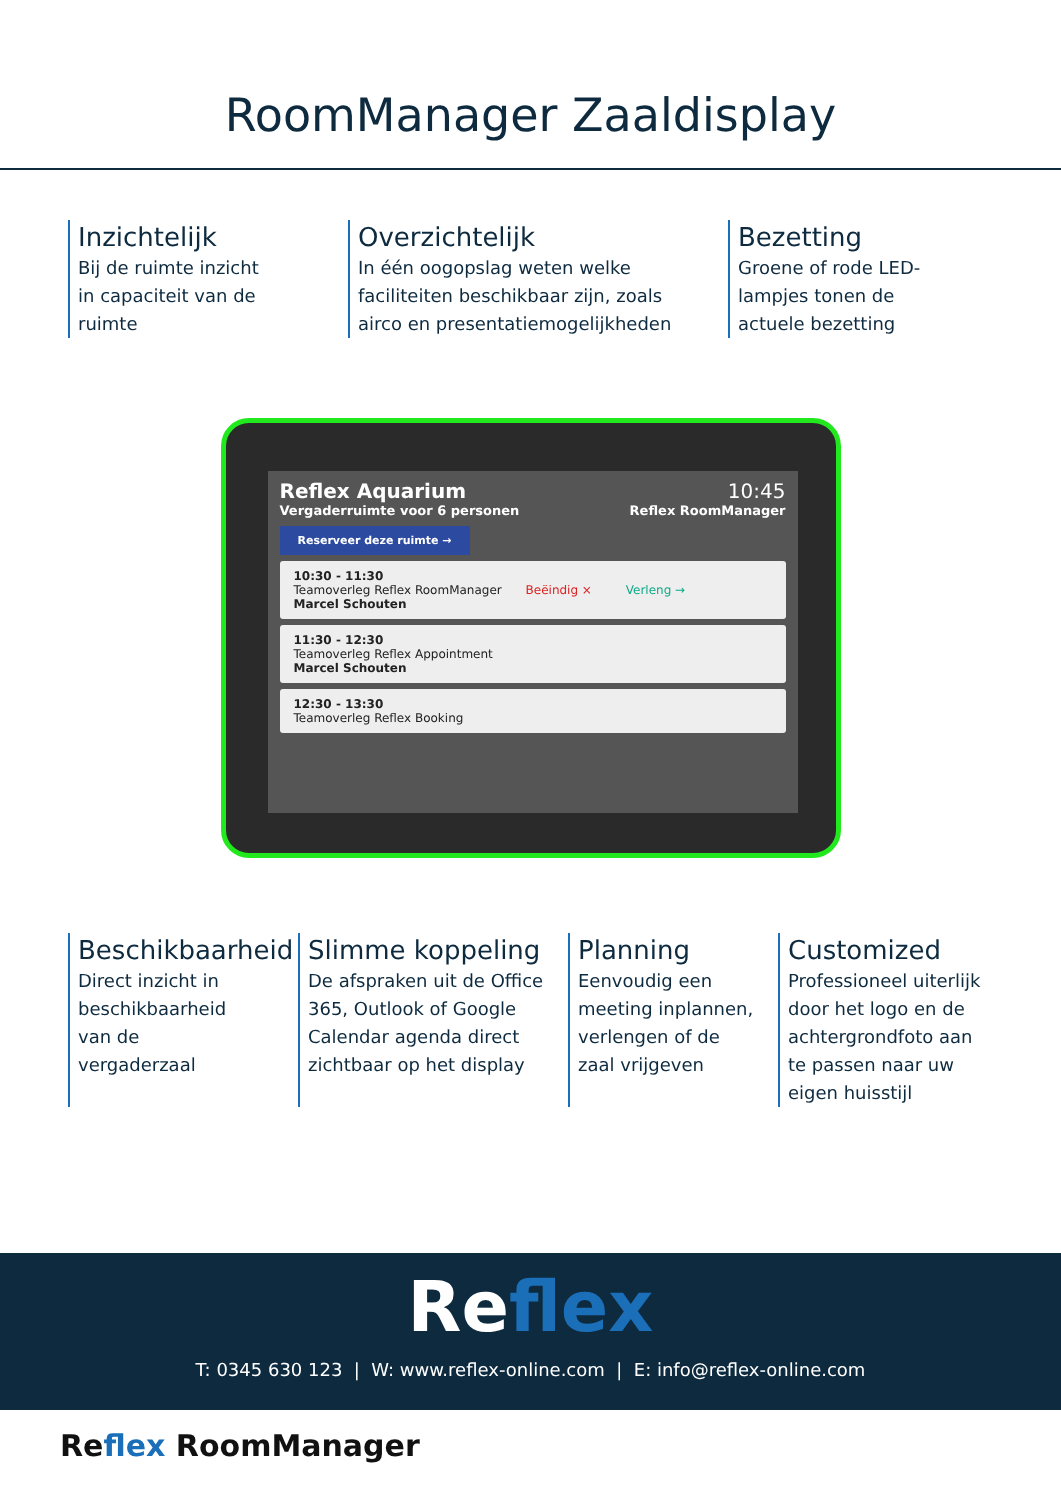RoomManager Zaaldisplay
Inzichtelijk
Bij de ruimte inzicht
in capaciteit van de
ruimte
Overzichtelijk
In één oogopslag weten welke
faciliteiten beschikbaar zijn, zoals
airco en presentatiemogelijkheden
Bezetting
Groene of rode LED-
lampjes tonen de
actuele bezetting
Reflex Aquarium 10:45
Vergaderruimte voor 6 personen Reflex RoomManager
Reserveer deze ruimte →
10:30 - 11:30
Teamoverleg Reflex RoomManager Beëindig × Verleng →
Marcel Schouten
11:30 - 12:30
Teamoverleg Reflex Appointment
Marcel Schouten
12:30 - 13:30
Teamoverleg Reflex Booking
Beschikbaarheid
Direct inzicht in
beschikbaarheid
van de
vergaderzaal
Slimme koppeling
De afspraken uit de Office
365, Outlook of Google
Calendar agenda direct
zichtbaar op het display
Planning
Eenvoudig een
meeting inplannen,
verlengen of de
zaal vrijgeven
Customized
Professioneel uiterlijk
door het logo en de
achtergrondfoto aan
te passen naar uw
eigen huisstijl
Reflex
T: 0345 630 123 | W: www.reflex-online.com | E: info@reflex-online.com
Reflex RoomManager